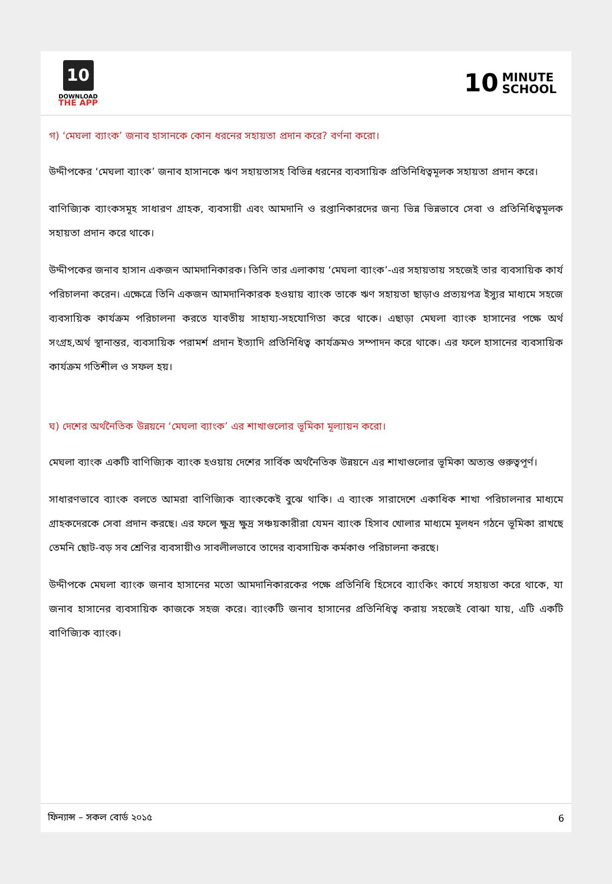10
DOWNLOAD
THE APP
10 MINUTE
SCHOOL
গ) ‘মেঘলা ব্যাংক’ জনাব হাসানকে কোন ধরনের সহায়তা প্রদান করে? বর্ণনা করো।
উদ্দীপকের ‘মেঘলা ব্যাংক’ জনাব হাসানকে ঋণ সহায়তাসহ বিভিন্ন ধরনের ব্যবসায়িক প্রতিনিধিত্বমূলক সহায়তা প্রদান করে।
বাণিজ্যিক ব্যাংকসমূহ সাধারণ গ্রাহক, ব্যবসায়ী এবং আমদানি ও রপ্তানিকারদের জন্য ভিন্ন ভিন্নভাবে সেবা ও প্রতিনিধিত্বমূলক সহায়তা প্রদান করে থাকে।
উদ্দীপকের জনাব হাসান একজন আমদানিকারক। তিনি তার এলাকায় ‘মেঘলা ব্যাংক’-এর সহায়তায় সহজেই তার ব্যবসায়িক কার্য পরিচালনা করেন। এক্ষেত্রে তিনি একজন আমদানিকারক হওয়ায় ব্যাংক তাকে ঋণ সহায়তা ছাড়াও প্রত্যয়পত্র ইস্যুর মাধ্যমে সহজে ব্যবসায়িক কার্যক্রম পরিচালনা করতে যাবতীয় সাহায্য-সহযোগিতা করে থাকে। এছাড়া মেঘলা ব্যাংক হাসানের পক্ষে অর্থ সংগ্রহ,অর্থ স্থানান্তর, ব্যবসায়িক পরামর্শ প্রদান ইত্যাদি প্রতিনিধিত্ব কার্যক্রমও সম্পাদন করে থাকে। এর ফলে হাসানের ব্যবসায়িক কার্যক্রম গতিশীল ও সফল হয়।
ঘ) দেশের অর্থনৈতিক উন্নয়নে ‘মেঘলা ব্যাংক’ এর শাখাগুলোর ভূমিকা মূল্যায়ন করো।
মেঘলা ব্যাংক একটি বাণিজ্যিক ব্যাংক হওয়ায় দেশের সার্বিক অর্থনৈতিক উন্নয়নে এর শাখাগুলোর ভূমিকা অত্যন্ত গুরুত্বপূর্ণ।
সাধারণভাবে ব্যাংক বলতে আমরা বাণিজ্যিক ব্যাংককেই বুঝে থাকি। এ ব্যাংক সারাদেশে একাধিক শাখা পরিচালনার মাধ্যমে গ্রাহকদেরকে সেবা প্রদান করছে। এর ফলে ক্ষুদ্র ক্ষুদ্র সঞ্চয়কারীরা যেমন ব্যাংক হিসাব খোলার মাধ্যমে মূলধন গঠনে ভূমিকা রাখছে তেমনি ছোট-বড় সব শ্রেণির ব্যবসায়ীও সাবলীলভাবে তাদের ব্যবসায়িক কর্মকাণ্ড পরিচালনা করছে।
উদ্দীপকে মেঘলা ব্যাংক জনাব হাসানের মতো আমদানিকারকের পক্ষে প্রতিনিধি হিসেবে ব্যাংকিং কার্যে সহায়তা করে থাকে, যা জনাব হাসানের ব্যবসায়িক কাজকে সহজ করে। ব্যাংকটি জনাব হাসানের প্রতিনিধিত্ব করায় সহজেই বোঝা যায়, এটি একটি বাণিজ্যিক ব্যাংক।
ফিন্যান্স – সকল বোর্ড ২০১৫ 6